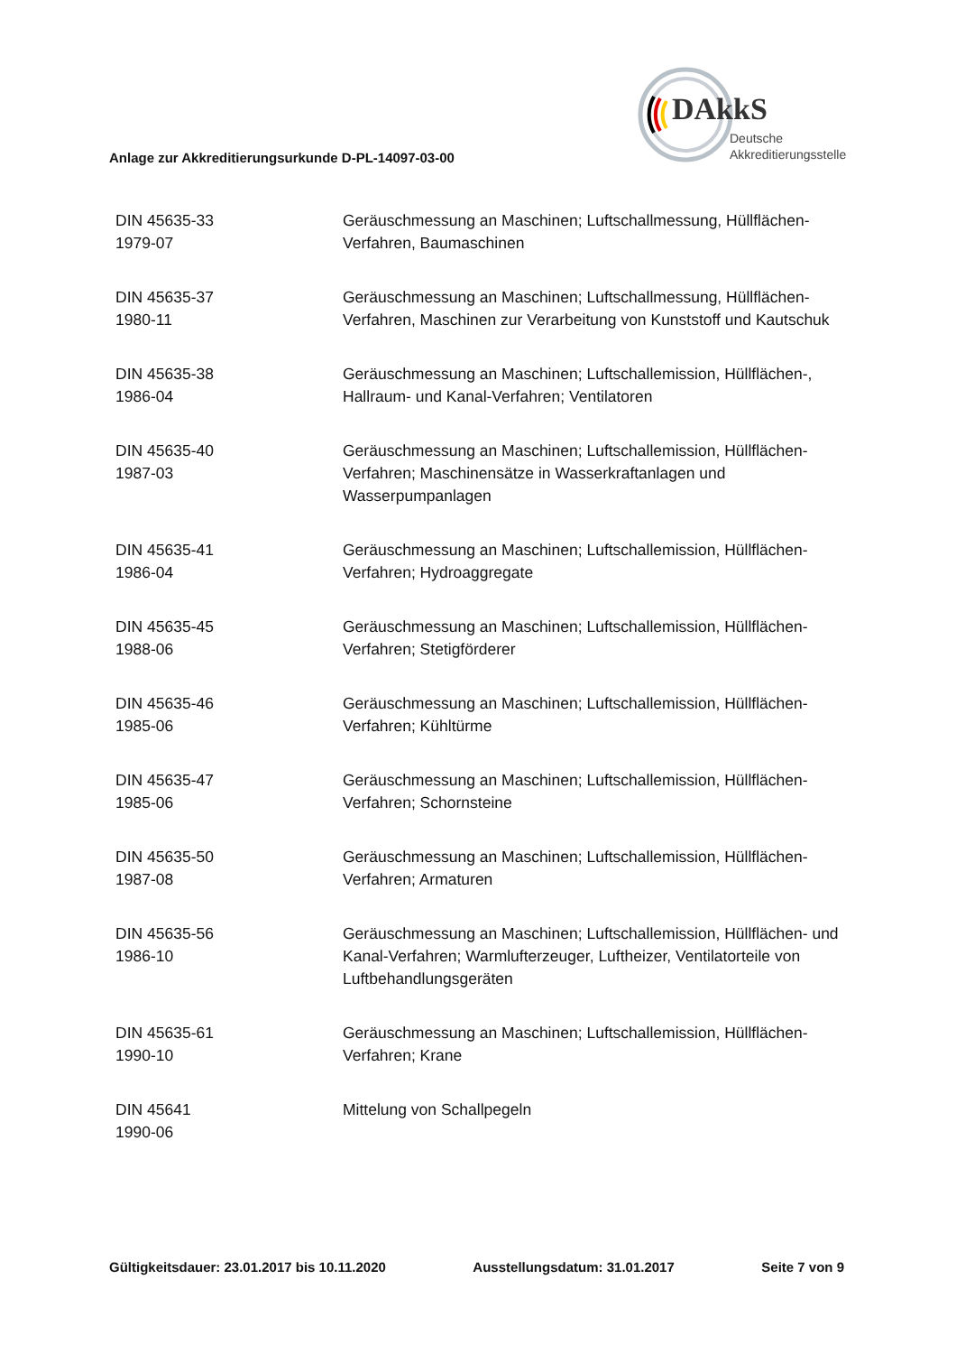DAkkS
Deutsche
Akkreditierungsstelle
Anlage zur Akkreditierungsurkunde D-PL-14097-03-00
| DIN 45635-33 1979-07 | Geräuschmessung an Maschinen; Luftschallmessung, Hüllflächen-Verfahren, Baumaschinen |
| DIN 45635-37 1980-11 | Geräuschmessung an Maschinen; Luftschallmessung, Hüllflächen-Verfahren, Maschinen zur Verarbeitung von Kunststoff und Kautschuk |
| DIN 45635-38 1986-04 | Geräuschmessung an Maschinen; Luftschallemission, Hüllflächen-, Hallraum- und Kanal-Verfahren; Ventilatoren |
| DIN 45635-40 1987-03 | Geräuschmessung an Maschinen; Luftschallemission, Hüllflächen-Verfahren; Maschinensätze in Wasserkraftanlagen und Wasserpumpanlagen |
| DIN 45635-41 1986-04 | Geräuschmessung an Maschinen; Luftschallemission, Hüllflächen-Verfahren; Hydroaggregate |
| DIN 45635-45 1988-06 | Geräuschmessung an Maschinen; Luftschallemission, Hüllflächen-Verfahren; Stetigförderer |
| DIN 45635-46 1985-06 | Geräuschmessung an Maschinen; Luftschallemission, Hüllflächen-Verfahren; Kühltürme |
| DIN 45635-47 1985-06 | Geräuschmessung an Maschinen; Luftschallemission, Hüllflächen-Verfahren; Schornsteine |
| DIN 45635-50 1987-08 | Geräuschmessung an Maschinen; Luftschallemission, Hüllflächen-Verfahren; Armaturen |
| DIN 45635-56 1986-10 | Geräuschmessung an Maschinen; Luftschallemission, Hüllflächen- und Kanal-Verfahren; Warmlufterzeuger, Luftheizer, Ventilatorteile von Luftbehandlungsgeräten |
| DIN 45635-61 1990-10 | Geräuschmessung an Maschinen; Luftschallemission, Hüllflächen-Verfahren; Krane |
| DIN 45641 1990-06 | Mittelung von Schallpegeln |
Gültigkeitsdauer: 23.01.2017 bis 10.11.2020 Ausstellungsdatum: 31.01.2017 Seite 7 von 9